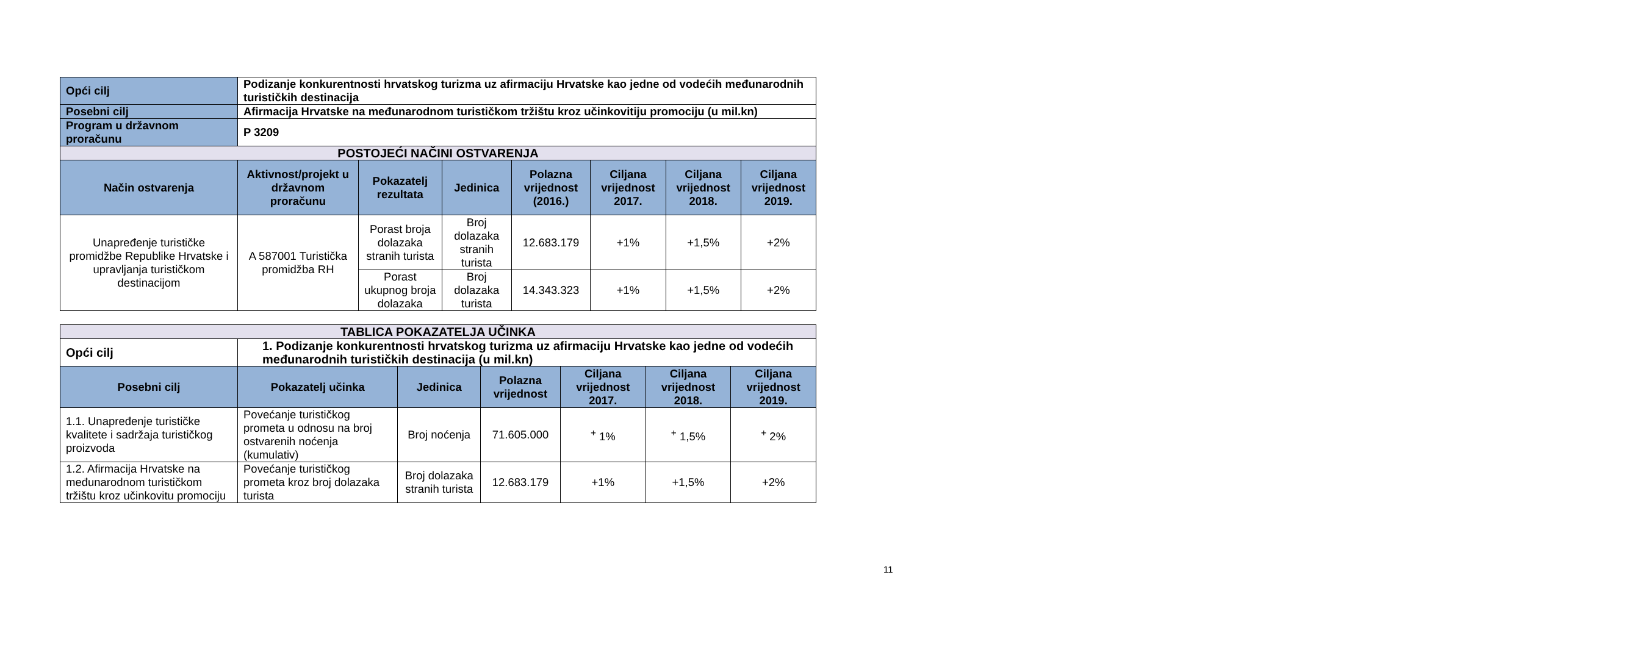| Opći cilj | Podizanje konkurentnosti hrvatskog turizma uz afirmaciju Hrvatske kao jedne od vodećih međunarodnih turističkih destinacija | | | | | | |
| Posebni cilj | Afirmacija Hrvatske na međunarodnom turističkom tržištu kroz učinkovitiju promociju (u mil.kn) | | | | | | |
| Program u državnom proračunu | P 3209 | | | | | | |
| POSTOJEĆI NAČINI OSTVARENJA | | | | | | | |
| Način ostvarenja | Aktivnost/projekt u državnom proračunu | Pokazatelj rezultata | Jedinica | Polazna vrijednost (2016.) | Ciljana vrijednost 2017. | Ciljana vrijednost 2018. | Ciljana vrijednost 2019. |
| Unapređenje turističke promidžbe Republike Hrvatske i upravljanja turističkom destinacijom | A 587001 Turistička promidžba RH | Porast broja dolazaka stranih turista | Broj dolazaka stranih turista | 12.683.179 | +1% | +1,5% | +2% |
| | | Porast ukupnog broja dolazaka | Broj dolazaka turista | 14.343.323 | +1% | +1,5% | +2% |
| TABLICA POKAZATELJA UČINKA | | | | | | |
| Opći cilj | 1. Podizanje konkurentnosti hrvatskog turizma uz afirmaciju Hrvatske kao jedne od vodećih međunarodnih turističkih destinacija (u mil.kn) | | | | | |
| Posebni cilj | Pokazatelj učinka | Jedinica | Polazna vrijednost | Ciljana vrijednost 2017. | Ciljana vrijednost 2018. | Ciljana vrijednost 2019. |
| 1.1. Unapređenje turističke kvalitete i sadržaja turističkog proizvoda | Povećanje turističkog prometa u odnosu na broj ostvarenih noćenja (kumulativ) | Broj noćenja | 71.605.000 | <sup>+</sup> 1% | <sup>+</sup> 1,5% | <sup>+</sup> 2% |
| 1.2. Afirmacija Hrvatske na međunarodnom turističkom tržištu kroz učinkovitu promociju | Povećanje turističkog prometa kroz broj dolazaka turista | Broj dolazaka stranih turista | 12.683.179 | +1% | +1,5% | +2% |
11